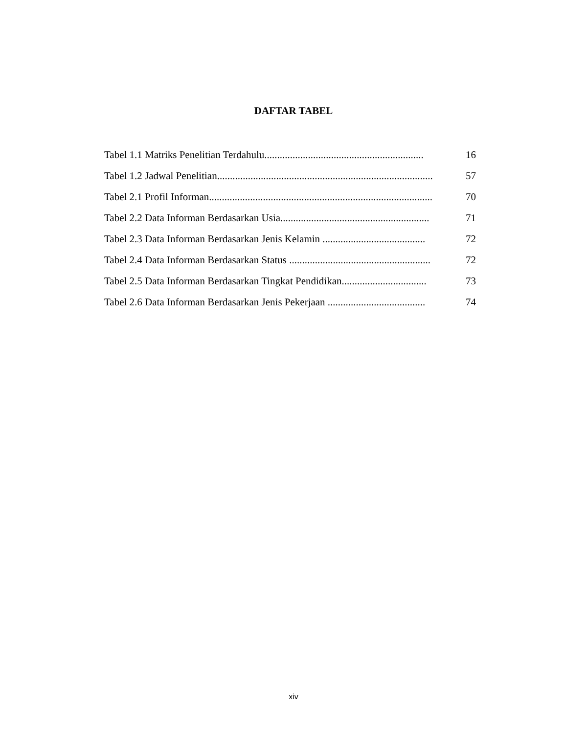DAFTAR TABEL
Tabel 1.1 Matriks Penelitian Terdahulu.............................................................. 16
Tabel 1.2 Jadwal Penelitian.................................................................................... 57
Tabel 2.1 Profil Informan....................................................................................... 70
Tabel 2.2 Data Informan Berdasarkan Usia.......................................................... 71
Tabel 2.3 Data Informan Berdasarkan Jenis Kelamin ........................................ 72
Tabel 2.4 Data Informan Berdasarkan Status ....................................................... 72
Tabel 2.5 Data Informan Berdasarkan Tingkat Pendidikan................................. 73
Tabel 2.6 Data Informan Berdasarkan Jenis Pekerjaan ...................................... 74
xiv